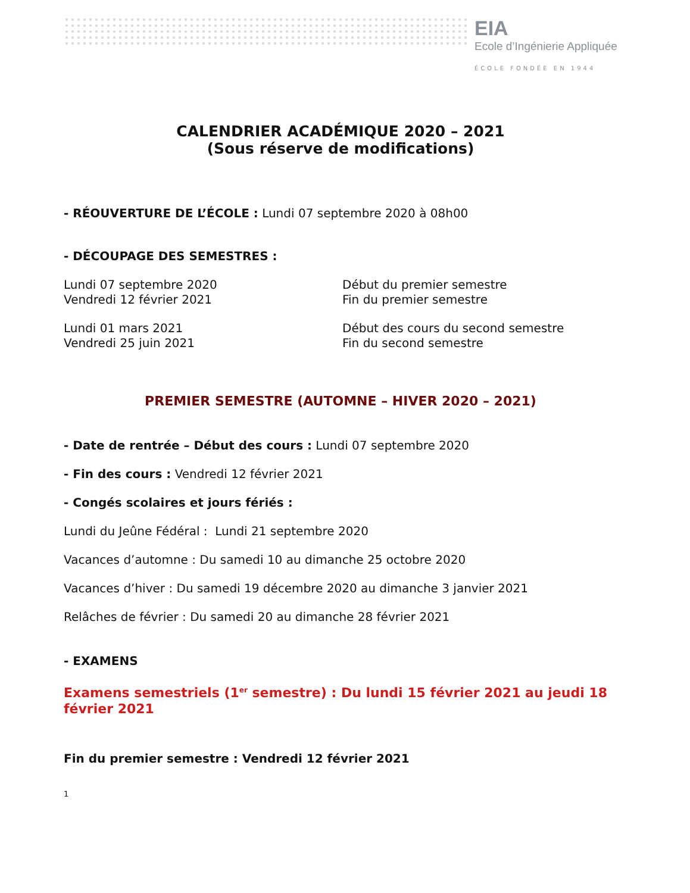EIA
Ecole d’Ingénierie Appliquée
ÉCOLE FONDÉE EN 1944
CALENDRIER ACADÉMIQUE 2020 – 2021
(Sous réserve de modifications)
- RÉOUVERTURE DE L’ÉCOLE : Lundi 07 septembre 2020 à 08h00
- DÉCOUPAGE DES SEMESTRES :
Lundi 07 septembre 2020 Début du premier semestre
Vendredi 12 février 2021 Fin du premier semestre
Lundi 01 mars 2021 Début des cours du second semestre
Vendredi 25 juin 2021 Fin du second semestre
PREMIER SEMESTRE (AUTOMNE – HIVER 2020 – 2021)
- Date de rentrée – Début des cours : Lundi 07 septembre 2020
- Fin des cours : Vendredi 12 février 2021
- Congés scolaires et jours fériés :
Lundi du Jeûne Fédéral : Lundi 21 septembre 2020
Vacances d’automne : Du samedi 10 au dimanche 25 octobre 2020
Vacances d’hiver : Du samedi 19 décembre 2020 au dimanche 3 janvier 2021
Relâches de février : Du samedi 20 au dimanche 28 février 2021
- EXAMENS
Examens semestriels (1<sup>er</sup> semestre) : Du lundi 15 février 2021 au jeudi 18 février 2021
Fin du premier semestre : Vendredi 12 février 2021
1